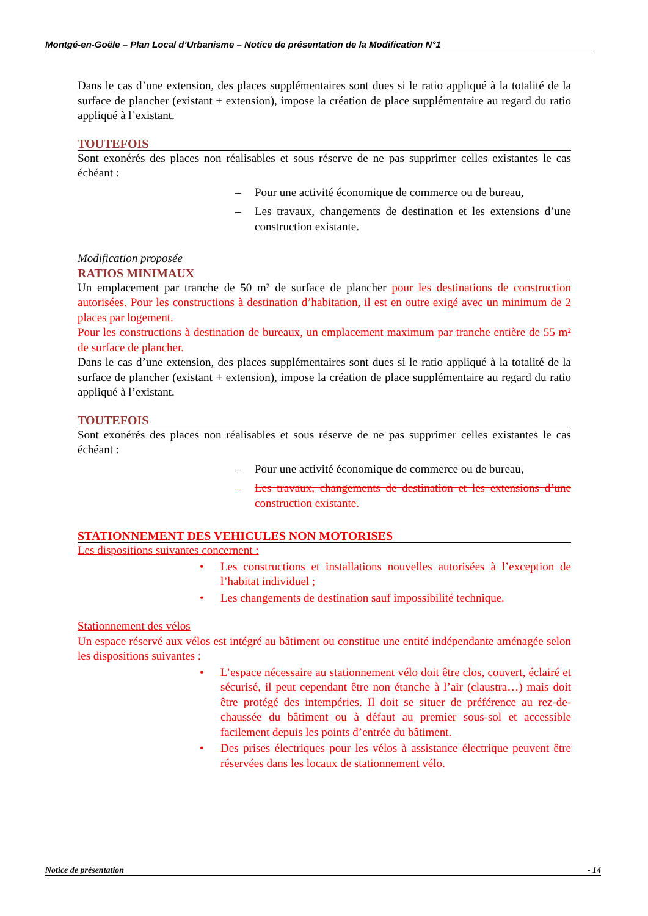Montgé-en-Goële – Plan Local d’Urbanisme – Notice de présentation de la Modification N°1
Dans le cas d’une extension, des places supplémentaires sont dues si le ratio appliqué à la totalité de la surface de plancher (existant + extension), impose la création de place supplémentaire au regard du ratio appliqué à l’existant.
TOUTEFOIS
Sont exonérés des places non réalisables et sous réserve de ne pas supprimer celles existantes le cas échéant :
– Pour une activité économique de commerce ou de bureau,
– Les travaux, changements de destination et les extensions d’une construction existante.
Modification proposée
RATIOS MINIMAUX
Un emplacement par tranche de 50 m² de surface de plancher pour les destinations de construction autorisées. Pour les constructions à destination d’habitation, il est en outre exigé avec un minimum de 2 places par logement.
Pour les constructions à destination de bureaux, un emplacement maximum par tranche entière de 55 m² de surface de plancher.
Dans le cas d’une extension, des places supplémentaires sont dues si le ratio appliqué à la totalité de la surface de plancher (existant + extension), impose la création de place supplémentaire au regard du ratio appliqué à l’existant.
TOUTEFOIS
Sont exonérés des places non réalisables et sous réserve de ne pas supprimer celles existantes le cas échéant :
– Pour une activité économique de commerce ou de bureau,
– Les travaux, changements de destination et les extensions d’une construction existante.
STATIONNEMENT DES VEHICULES NON MOTORISES
Les dispositions suivantes concernent :
• Les constructions et installations nouvelles autorisées à l’exception de l’habitat individuel ;
• Les changements de destination sauf impossibilité technique.
Stationnement des vélos
Un espace réservé aux vélos est intégré au bâtiment ou constitue une entité indépendante aménagée selon les dispositions suivantes :
• L’espace nécessaire au stationnement vélo doit être clos, couvert, éclairé et sécurisé, il peut cependant être non étanche à l’air (claustra…) mais doit être protégé des intempéries. Il doit se situer de préférence au rez-de-chaussée du bâtiment ou à défaut au premier sous-sol et accessible facilement depuis les points d’entrée du bâtiment.
• Des prises électriques pour les vélos à assistance électrique peuvent être réservées dans les locaux de stationnement vélo.
Notice de présentation - 14